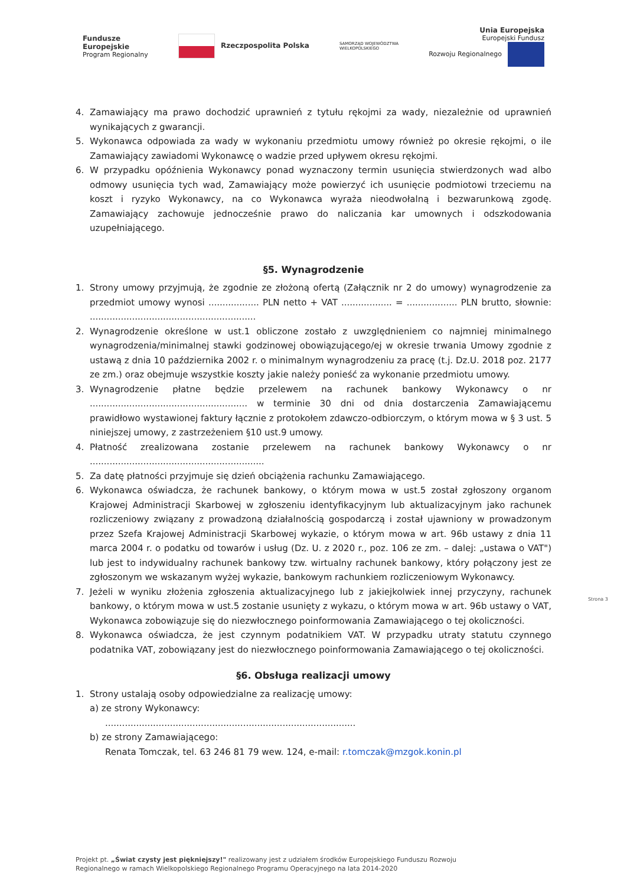Fundusze
Europejskie
Program Regionalny
Rzeczpospolita Polska
SAMORZĄD WOJEWÓDZTWA
WIELKOPOLSKIEGO
Unia Europejska
Europejski Fundusz
Rozwoju Regionalnego
4. Zamawiający ma prawo dochodzić uprawnień z tytułu rękojmi za wady, niezależnie od uprawnień wynikających z gwarancji.
5. Wykonawca odpowiada za wady w wykonaniu przedmiotu umowy również po okresie rękojmi, o ile Zamawiający zawiadomi Wykonawcę o wadzie przed upływem okresu rękojmi.
6. W przypadku opóźnienia Wykonawcy ponad wyznaczony termin usunięcia stwierdzonych wad albo odmowy usunięcia tych wad, Zamawiający może powierzyć ich usunięcie podmiotowi trzeciemu na koszt i ryzyko Wykonawcy, na co Wykonawca wyraża nieodwołalną i bezwarunkową zgodę. Zamawiający zachowuje jednocześnie prawo do naliczania kar umownych i odszkodowania uzupełniającego.
§5. Wynagrodzenie
1. Strony umowy przyjmują, że zgodnie ze złożoną ofertą (Załącznik nr 2 do umowy) wynagrodzenie za przedmiot umowy wynosi .................. PLN netto + VAT .................. = .................. PLN brutto, słownie: ...........................................................
2. Wynagrodzenie określone w ust.1 obliczone zostało z uwzględnieniem co najmniej minimalnego wynagrodzenia/minimalnej stawki godzinowej obowiązującego/ej w okresie trwania Umowy zgodnie z ustawą z dnia 10 października 2002 r. o minimalnym wynagrodzeniu za pracę (t.j. Dz.U. 2018 poz. 2177 ze zm.) oraz obejmuje wszystkie koszty jakie należy ponieść za wykonanie przedmiotu umowy.
3. Wynagrodzenie płatne będzie przelewem na rachunek bankowy Wykonawcy o nr ........................................................ w terminie 30 dni od dnia dostarczenia Zamawiającemu prawidłowo wystawionej faktury łącznie z protokołem zdawczo-odbiorczym, o którym mowa w § 3 ust. 5 niniejszej umowy, z zastrzeżeniem §10 ust.9 umowy.
4. Płatność zrealizowana zostanie przelewem na rachunek bankowy Wykonawcy o nr ..............................................................
5. Za datę płatności przyjmuje się dzień obciążenia rachunku Zamawiającego.
6. Wykonawca oświadcza, że rachunek bankowy, o którym mowa w ust.5 został zgłoszony organom Krajowej Administracji Skarbowej w zgłoszeniu identyfikacyjnym lub aktualizacyjnym jako rachunek rozliczeniowy związany z prowadzoną działalnością gospodarczą i został ujawniony w prowadzonym przez Szefa Krajowej Administracji Skarbowej wykazie, o którym mowa w art. 96b ustawy z dnia 11 marca 2004 r. o podatku od towarów i usług (Dz. U. z 2020 r., poz. 106 ze zm. – dalej: „ustawa o VAT") lub jest to indywidualny rachunek bankowy tzw. wirtualny rachunek bankowy, który połączony jest ze zgłoszonym we wskazanym wyżej wykazie, bankowym rachunkiem rozliczeniowym Wykonawcy.
7. Jeżeli w wyniku złożenia zgłoszenia aktualizacyjnego lub z jakiejkolwiek innej przyczyny, rachunek bankowy, o którym mowa w ust.5 zostanie usunięty z wykazu, o którym mowa w art. 96b ustawy o VAT, Wykonawca zobowiązuje się do niezwłocznego poinformowania Zamawiającego o tej okoliczności.
8. Wykonawca oświadcza, że jest czynnym podatnikiem VAT. W przypadku utraty statutu czynnego podatnika VAT, zobowiązany jest do niezwłocznego poinformowania Zamawiającego o tej okoliczności.
§6. Obsługa realizacji umowy
1. Strony ustalają osoby odpowiedzialne za realizację umowy:
a) ze strony Wykonawcy:
.........................................................................................
b) ze strony Zamawiającego:
Renata Tomczak, tel. 63 246 81 79 wew. 124, e-mail: r.tomczak@mzgok.konin.pl
Strona 3
Projekt pt. „Świat czysty jest piękniejszy!" realizowany jest z udziałem środków Europejskiego Funduszu Rozwoju
Regionalnego w ramach Wielkopolskiego Regionalnego Programu Operacyjnego na lata 2014-2020